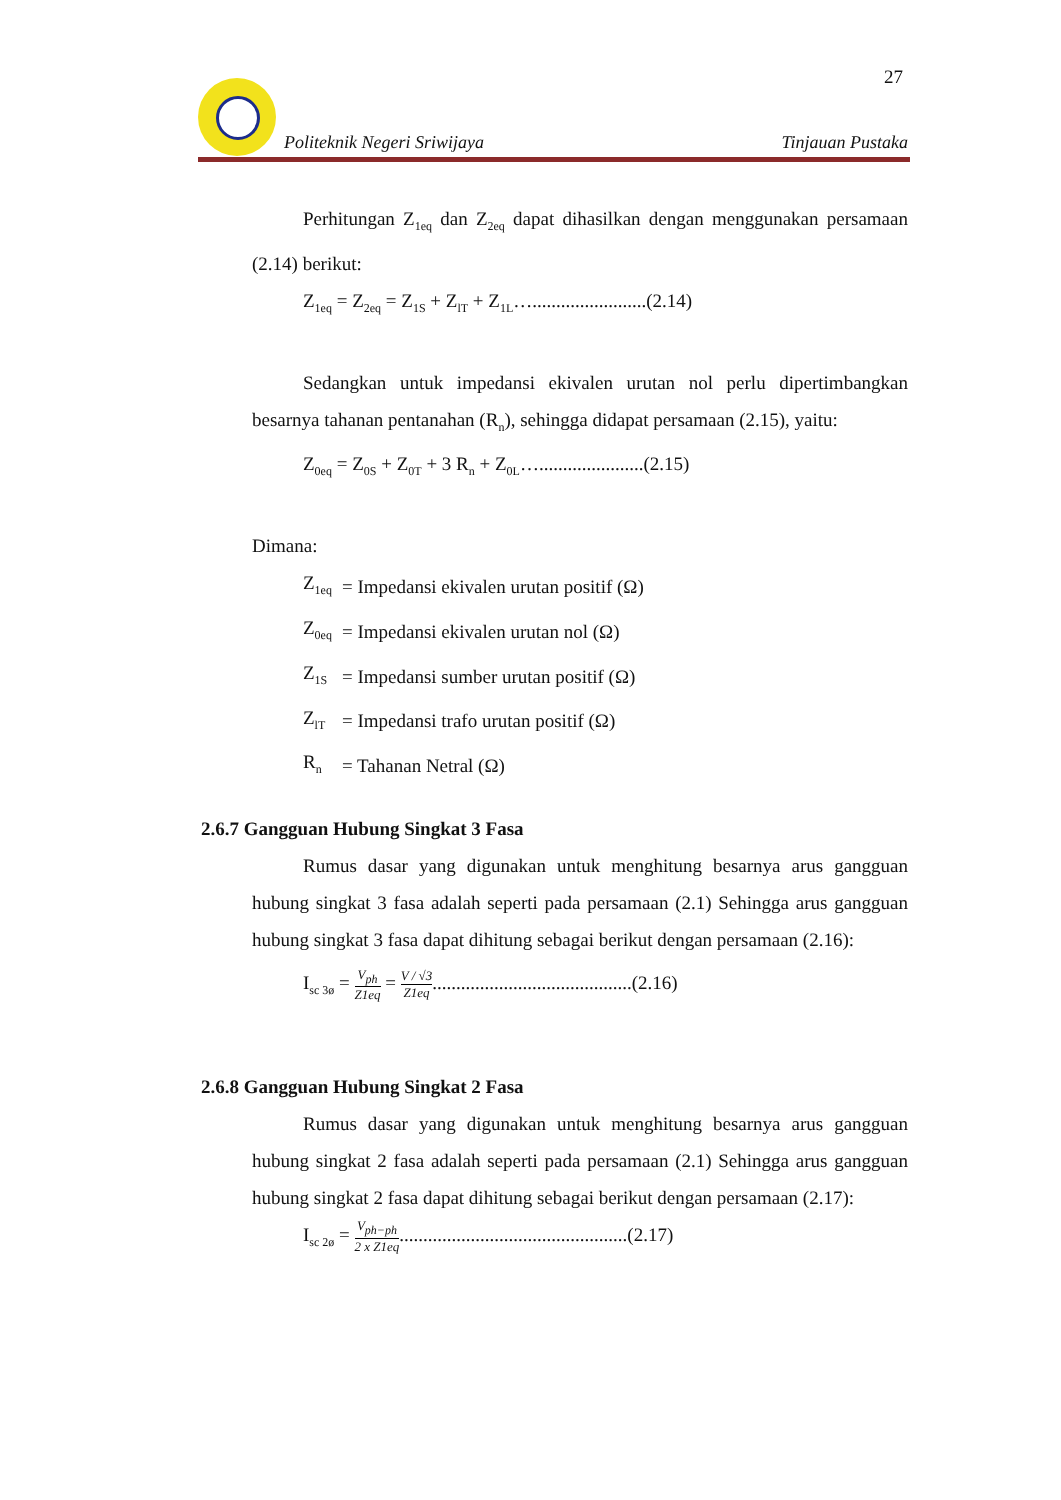27
Politeknik Negeri Sriwijaya Tinjauan Pustaka
Perhitungan Z<sub>1eq</sub> dan Z<sub>2eq</sub> dapat dihasilkan dengan menggunakan persamaan (2.14) berikut:
Z<sub>1eq</sub> = Z<sub>2eq</sub> = Z<sub>1S</sub> + Z<sub>lT</sub> + Z<sub>1L</sub>…........................(2.14)
Sedangkan untuk impedansi ekivalen urutan nol perlu dipertimbangkan besarnya tahanan pentanahan (R<sub>n</sub>), sehingga didapat persamaan (2.15), yaitu:
Z<sub>0eq</sub> = Z<sub>0S</sub> + Z<sub>0T</sub> + 3 R<sub>n</sub> + Z<sub>0L</sub>…......................(2.15)
Dimana:
| Z<sub>1eq</sub> | = Impedansi ekivalen urutan positif (Ω) |
| Z<sub>0eq</sub> | = Impedansi ekivalen urutan nol (Ω) |
| Z<sub>1S</sub> | = Impedansi sumber urutan positif (Ω) |
| Z<sub>lT</sub> | = Impedansi trafo urutan positif (Ω) |
| R<sub>n</sub> | = Tahanan Netral (Ω) |
2.6.7 Gangguan Hubung Singkat 3 Fasa
Rumus dasar yang digunakan untuk menghitung besarnya arus gangguan hubung singkat 3 fasa adalah seperti pada persamaan (2.1) Sehingga arus gangguan hubung singkat 3 fasa dapat dihitung sebagai berikut dengan persamaan (2.16):
I<sub>sc 3ø</sub> = V<sub>ph</sub> Z1eq = V / √3 Z1eq..........................................(2.16)
2.6.8 Gangguan Hubung Singkat 2 Fasa
Rumus dasar yang digunakan untuk menghitung besarnya arus gangguan hubung singkat 2 fasa adalah seperti pada persamaan (2.1) Sehingga arus gangguan hubung singkat 2 fasa dapat dihitung sebagai berikut dengan persamaan (2.17):
I<sub>sc 2ø</sub> = V<sub>ph−ph</sub> 2 x Z1eq................................................(2.17)